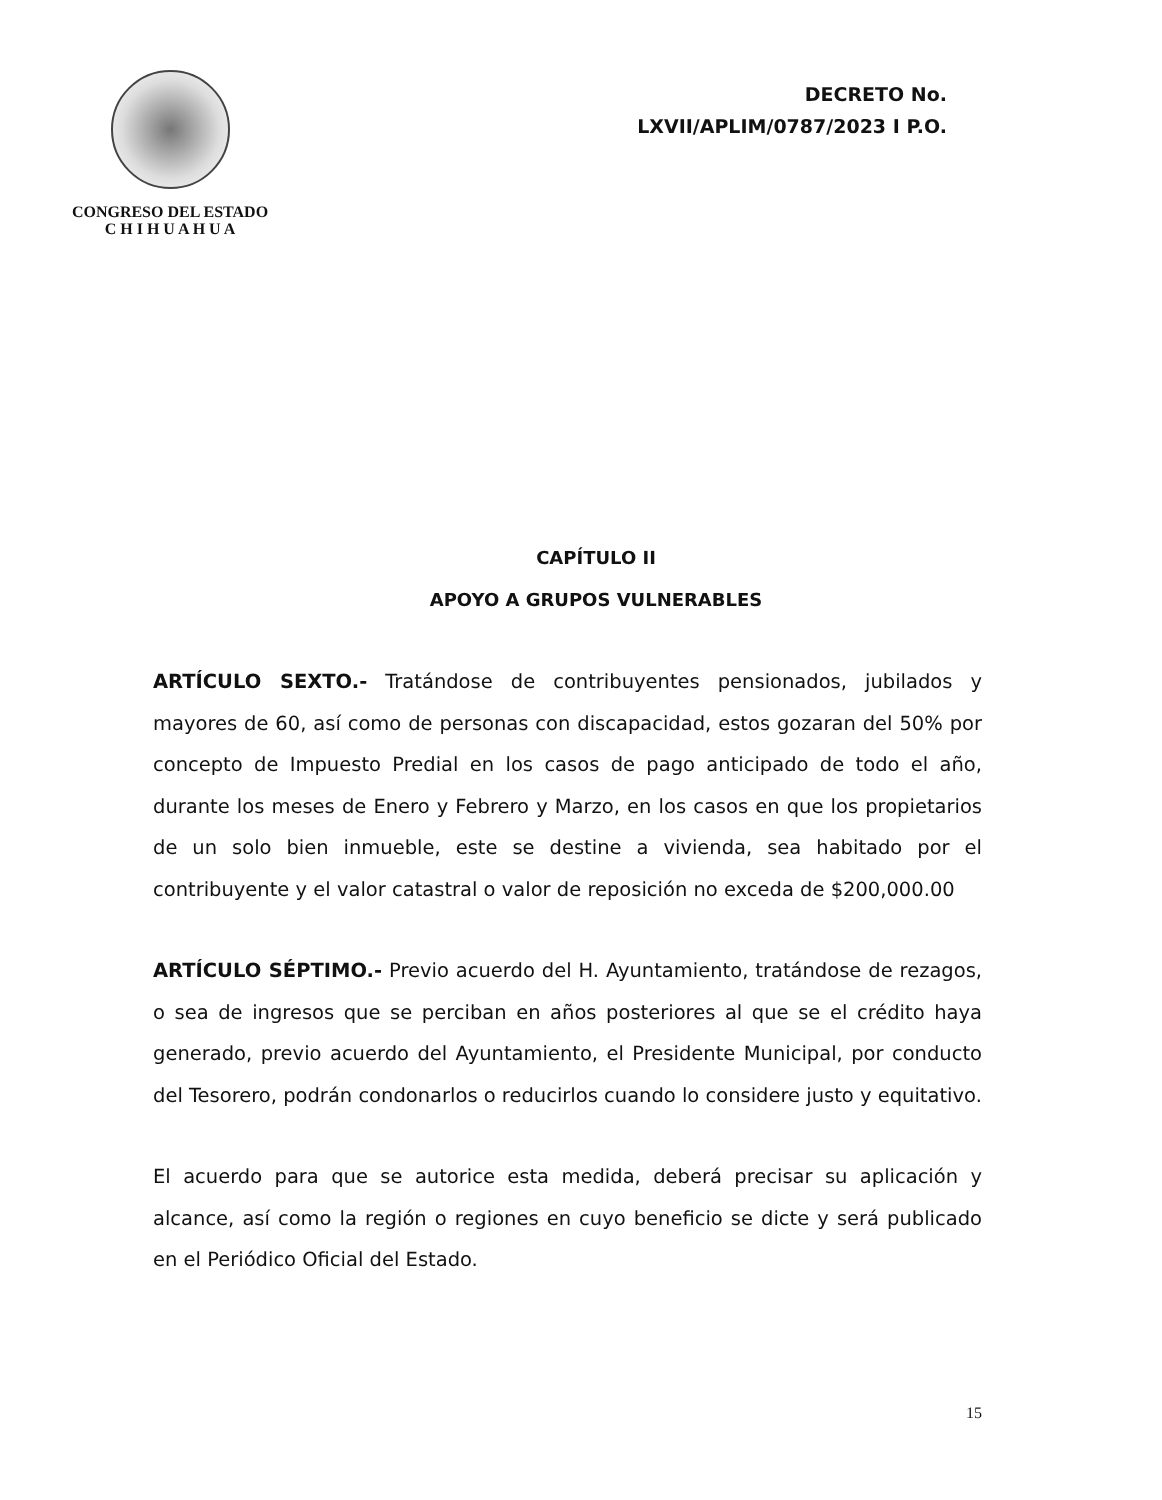CONGRESO DEL ESTADO
C H I H U A H U A
DECRETO No.
LXVII/APLIM/0787/2023 I P.O.
CAPÍTULO II
APOYO A GRUPOS VULNERABLES
ARTÍCULO SEXTO.- Tratándose de contribuyentes pensionados, jubilados y mayores de 60, así como de personas con discapacidad, estos gozaran del 50% por concepto de Impuesto Predial en los casos de pago anticipado de todo el año, durante los meses de Enero y Febrero y Marzo, en los casos en que los propietarios de un solo bien inmueble, este se destine a vivienda, sea habitado por el contribuyente y el valor catastral o valor de reposición no exceda de $200,000.00
ARTÍCULO SÉPTIMO.- Previo acuerdo del H. Ayuntamiento, tratándose de rezagos, o sea de ingresos que se perciban en años posteriores al que se el crédito haya generado, previo acuerdo del Ayuntamiento, el Presidente Municipal, por conducto del Tesorero, podrán condonarlos o reducirlos cuando lo considere justo y equitativo.
El acuerdo para que se autorice esta medida, deberá precisar su aplicación y alcance, así como la región o regiones en cuyo beneficio se dicte y será publicado en el Periódico Oficial del Estado.
15